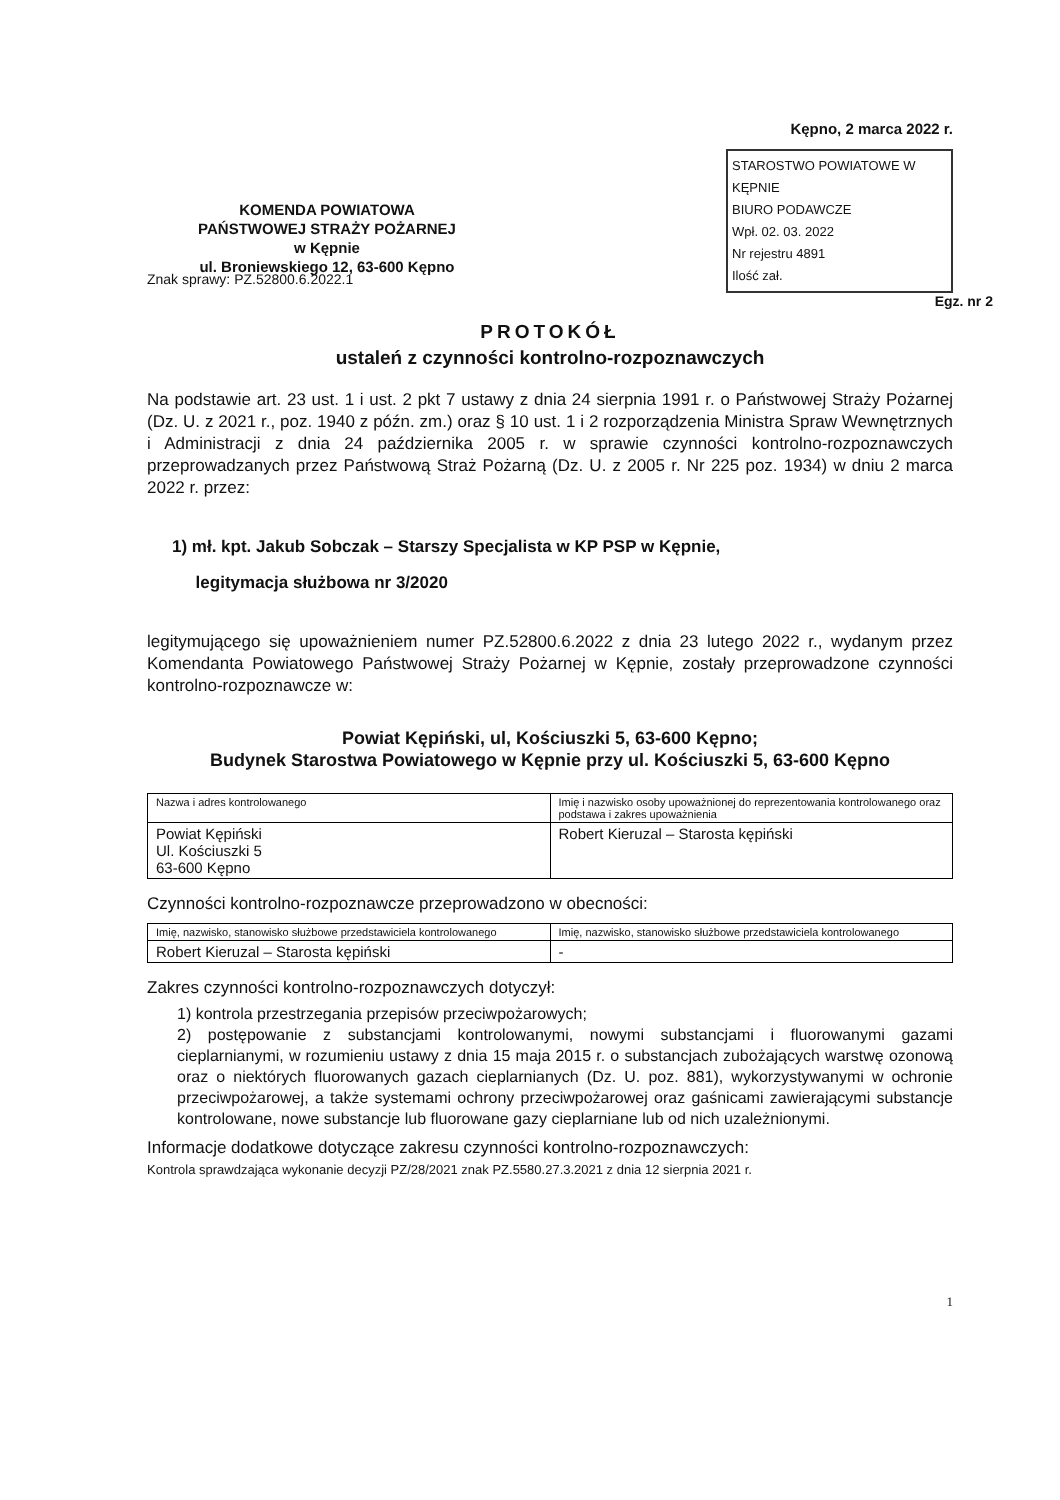KOMENDA POWIATOWA
PAŃSTWOWEJ STRAŻY POŻARNEJ
w Kępnie
ul. Broniewskiego 12, 63-600 Kępno
Kępno, 2 marca 2022 r.
STAROSTWO POWIATOWE W KĘPNIE
BIURO PODAWCZE
Wpł. 02. 03. 2022
Nr rejestru 4891
Ilość zał.
Znak sprawy: PZ.52800.6.2022.1 Egz. nr 2
PROTOKÓŁ
ustaleń z czynności kontrolno-rozpoznawczych
Na podstawie art. 23 ust. 1 i ust. 2 pkt 7 ustawy z dnia 24 sierpnia 1991 r. o Państwowej Straży Pożarnej (Dz. U. z 2021 r., poz. 1940 z późn. zm.) oraz § 10 ust. 1 i 2 rozporządzenia Ministra Spraw Wewnętrznych i Administracji z dnia 24 października 2005 r. w sprawie czynności kontrolno-rozpoznawczych przeprowadzanych przez Państwową Straż Pożarną (Dz. U. z 2005 r. Nr 225 poz. 1934) w dniu 2 marca 2022 r. przez:
1) mł. kpt. Jakub Sobczak – Starszy Specjalista w KP PSP w Kępnie,
legitymacja służbowa nr 3/2020
legitymującego się upoważnieniem numer PZ.52800.6.2022 z dnia 23 lutego 2022 r., wydanym przez Komendanta Powiatowego Państwowej Straży Pożarnej w Kępnie, zostały przeprowadzone czynności kontrolno-rozpoznawcze w:
Powiat Kępiński, ul, Kościuszki 5, 63-600 Kępno;
Budynek Starostwa Powiatowego w Kępnie przy ul. Kościuszki 5, 63-600 Kępno
| Nazwa i adres kontrolowanego | Imię i nazwisko osoby upoważnionej do reprezentowania kontrolowanego oraz podstawa i zakres upoważnienia |
| --- | --- |
| Powiat Kępiński Ul. Kościuszki 5 63-600 Kępno | Robert Kieruzal – Starosta kępiński |
Czynności kontrolno-rozpoznawcze przeprowadzono w obecności:
| Imię, nazwisko, stanowisko służbowe przedstawiciela kontrolowanego | Imię, nazwisko, stanowisko służbowe przedstawiciela kontrolowanego |
| --- | --- |
| Robert Kieruzal – Starosta kępiński | - |
Zakres czynności kontrolno-rozpoznawczych dotyczył:
1) kontrola przestrzegania przepisów przeciwpożarowych;
2) postępowanie z substancjami kontrolowanymi, nowymi substancjami i fluorowanymi gazami cieplarnianymi, w rozumieniu ustawy z dnia 15 maja 2015 r. o substancjach zubożających warstwę ozonową oraz o niektórych fluorowanych gazach cieplarnianych (Dz. U. poz. 881), wykorzystywanymi w ochronie przeciwpożarowej, a także systemami ochrony przeciwpożarowej oraz gaśnicami zawierającymi substancje kontrolowane, nowe substancje lub fluorowane gazy cieplarniane lub od nich uzależnionymi.
Informacje dodatkowe dotyczące zakresu czynności kontrolno-rozpoznawczych:
Kontrola sprawdzająca wykonanie decyzji PZ/28/2021 znak PZ.5580.27.3.2021 z dnia 12 sierpnia 2021 r.
1